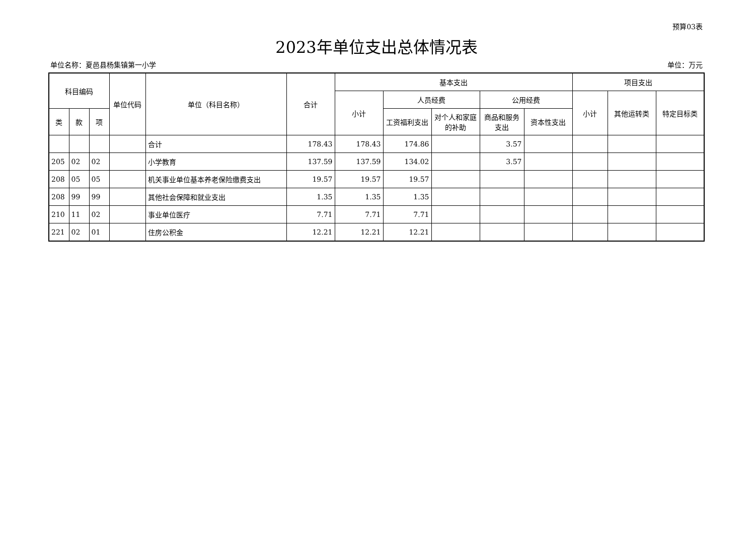预算03表
2023年单位支出总体情况表
单位名称：夏邑县杨集镇第一小学 单位：万元
| 科目编码 | | | 单位代码 | 单位（科目名称） | 合计 | 基本支出 | | | | | 项目支出 | | |
| --- | --- | --- | --- | --- | --- | --- | --- | --- | --- | --- | --- | --- | --- |
| | | | | | | 小计 | 人员经费 | | 公用经费 | | 小计 | 其他运转类 | 特定目标类 |
| 类 | 款 | 项 | | | | | 工资福利支出 | 对个人和家庭的补助 | 商品和服务支出 | 资本性支出 | | | |
| | | | | 合计 | 178.43 | 178.43 | 174.86 | | 3.57 | | | | |
| 205 | 02 | 02 | | 小学教育 | 137.59 | 137.59 | 134.02 | | 3.57 | | | | |
| 208 | 05 | 05 | | 机关事业单位基本养老保险缴费支出 | 19.57 | 19.57 | 19.57 | | | | | | |
| 208 | 99 | 99 | | 其他社会保障和就业支出 | 1.35 | 1.35 | 1.35 | | | | | | |
| 210 | 11 | 02 | | 事业单位医疗 | 7.71 | 7.71 | 7.71 | | | | | | |
| 221 | 02 | 01 | | 住房公积金 | 12.21 | 12.21 | 12.21 | | | | | | |